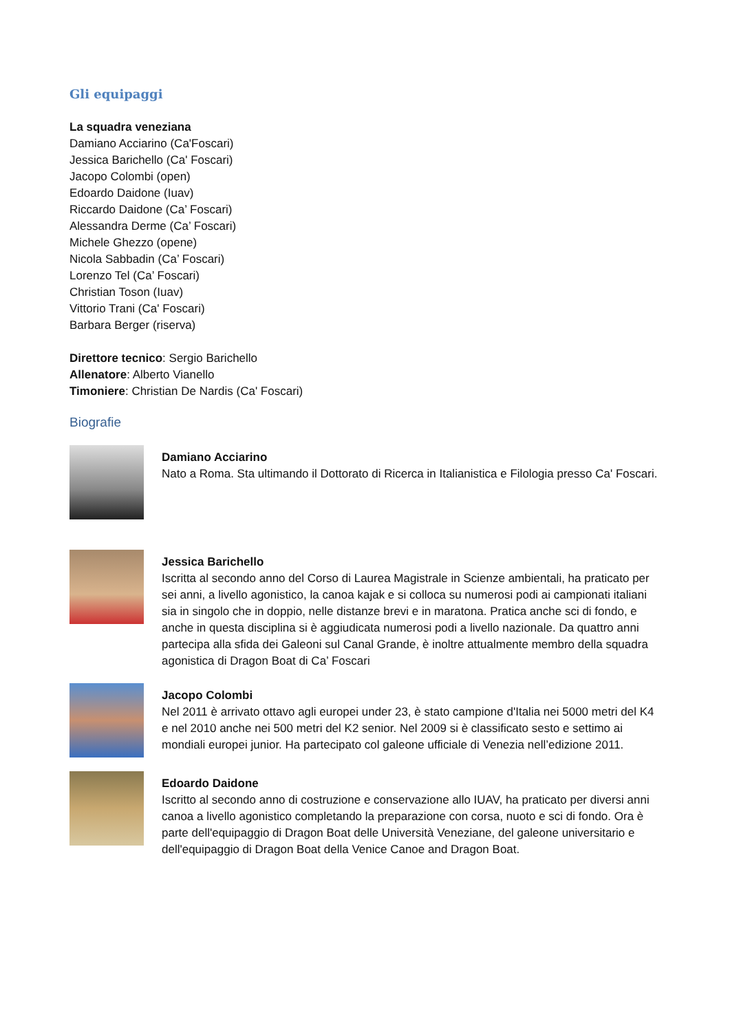Gli equipaggi
La squadra veneziana
Damiano Acciarino (Ca'Foscari)
Jessica Barichello (Ca' Foscari)
Jacopo Colombi (open)
Edoardo Daidone (Iuav)
Riccardo Daidone (Ca’ Foscari)
Alessandra Derme (Ca’ Foscari)
Michele Ghezzo (opene)
Nicola Sabbadin (Ca’ Foscari)
Lorenzo Tel (Ca’ Foscari)
Christian Toson (Iuav)
Vittorio Trani (Ca' Foscari)
Barbara Berger (riserva)
Direttore tecnico: Sergio Barichello
Allenatore: Alberto Vianello
Timoniere: Christian De Nardis (Ca' Foscari)
Biografie
Damiano Acciarino
Nato a Roma. Sta ultimando il Dottorato di Ricerca in Italianistica e Filologia presso Ca' Foscari.
Jessica Barichello
Iscritta al secondo anno del Corso di Laurea Magistrale in Scienze ambientali, ha praticato per sei anni, a livello agonistico, la canoa kajak e si colloca su numerosi podi ai campionati italiani sia in singolo che in doppio, nelle distanze brevi e in maratona. Pratica anche sci di fondo, e anche in questa disciplina si è aggiudicata numerosi podi a livello nazionale. Da quattro anni partecipa alla sfida dei Galeoni sul Canal Grande, è inoltre attualmente membro della squadra agonistica di Dragon Boat di Ca’ Foscari
Jacopo Colombi
Nel 2011 è arrivato ottavo agli europei under 23, è stato campione d'Italia nei 5000 metri del K4 e nel 2010 anche nei 500 metri del K2 senior. Nel 2009 si è classificato sesto e settimo ai mondiali europei junior. Ha partecipato col galeone ufficiale di Venezia nell’edizione 2011.
Edoardo Daidone
Iscritto al secondo anno di costruzione e conservazione allo IUAV, ha praticato per diversi anni canoa a livello agonistico completando la preparazione con corsa, nuoto e sci di fondo. Ora è parte dell'equipaggio di Dragon Boat delle Università Veneziane, del galeone universitario e dell'equipaggio di Dragon Boat della Venice Canoe and Dragon Boat.